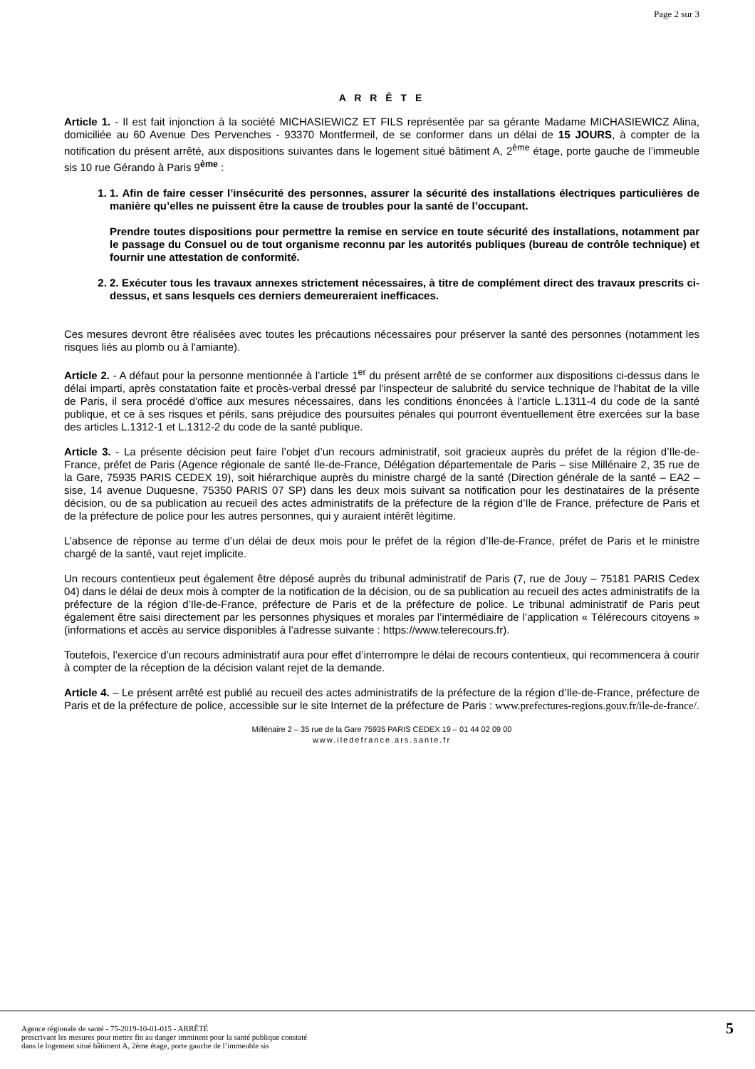Page 2 sur 3
A R R Ê T E
Article 1. - Il est fait injonction à la société MICHASIEWICZ ET FILS représentée par sa gérante Madame MICHASIEWICZ Alina, domiciliée au 60 Avenue Des Pervenches - 93370 Montfermeil, de se conformer dans un délai de 15 JOURS, à compter de la notification du présent arrêté, aux dispositions suivantes dans le logement situé bâtiment A, 2<sup>ème</sup> étage, porte gauche de l’immeuble sis 10 rue Gérando à Paris 9<sup>ème</sup> :
1. 1. Afin de faire cesser l’insécurité des personnes, assurer la sécurité des installations électriques particulières de manière qu’elles ne puissent être la cause de troubles pour la santé de l’occupant.
Prendre toutes dispositions pour permettre la remise en service en toute sécurité des installations, notamment par le passage du Consuel ou de tout organisme reconnu par les autorités publiques (bureau de contrôle technique) et fournir une attestation de conformité.
2. 2. Exécuter tous les travaux annexes strictement nécessaires, à titre de complément direct des travaux prescrits ci-dessus, et sans lesquels ces derniers demeureraient inefficaces.
Ces mesures devront être réalisées avec toutes les précautions nécessaires pour préserver la santé des personnes (notamment les risques liés au plomb ou à l'amiante).
Article 2. - A défaut pour la personne mentionnée à l’article 1<sup>er</sup> du présent arrêté de se conformer aux dispositions ci-dessus dans le délai imparti, après constatation faite et procès-verbal dressé par l'inspecteur de salubrité du service technique de l'habitat de la ville de Paris, il sera procédé d'office aux mesures nécessaires, dans les conditions énoncées à l'article L.1311-4 du code de la santé publique, et ce à ses risques et périls, sans préjudice des poursuites pénales qui pourront éventuellement être exercées sur la base des articles L.1312-1 et L.1312-2 du code de la santé publique.
Article 3. - La présente décision peut faire l’objet d’un recours administratif, soit gracieux auprès du préfet de la région d’Ile-de-France, préfet de Paris (Agence régionale de santé Ile-de-France, Délégation départementale de Paris – sise Millénaire 2, 35 rue de la Gare, 75935 PARIS CEDEX 19), soit hiérarchique auprès du ministre chargé de la santé (Direction générale de la santé – EA2 – sise, 14 avenue Duquesne, 75350 PARIS 07 SP) dans les deux mois suivant sa notification pour les destinataires de la présente décision, ou de sa publication au recueil des actes administratifs de la préfecture de la région d’Ile de France, préfecture de Paris et de la préfecture de police pour les autres personnes, qui y auraient intérêt légitime.
L’absence de réponse au terme d’un délai de deux mois pour le préfet de la région d’Ile-de-France, préfet de Paris et le ministre chargé de la santé, vaut rejet implicite.
Un recours contentieux peut également être déposé auprès du tribunal administratif de Paris (7, rue de Jouy – 75181 PARIS Cedex 04) dans le délai de deux mois à compter de la notification de la décision, ou de sa publication au recueil des actes administratifs de la préfecture de la région d’Ile-de-France, préfecture de Paris et de la préfecture de police. Le tribunal administratif de Paris peut également être saisi directement par les personnes physiques et morales par l’intermédiaire de l’application « Télérecours citoyens » (informations et accès au service disponibles à l’adresse suivante : https://www.telerecours.fr).
Toutefois, l’exercice d’un recours administratif aura pour effet d’interrompre le délai de recours contentieux, qui recommencera à courir à compter de la réception de la décision valant rejet de la demande.
Article 4. – Le présent arrêté est publié au recueil des actes administratifs de la préfecture de la région d’Ile-de-France, préfecture de Paris et de la préfecture de police, accessible sur le site Internet de la préfecture de Paris : www.prefectures-regions.gouv.fr/ile-de-france/.
Millénaire 2 – 35 rue de la Gare 75935 PARIS CEDEX 19 – 01 44 02 09 00
www.iledefrance.ars.sante.fr
Agence régionale de santé - 75-2019-10-01-015 - ARRÊTÉ
prescrivant les mesures pour mettre fin au danger imminent pour la santé publique constaté
dans le logement situé bâtiment A, 2ème étage, porte gauche de l’immeuble sis
5